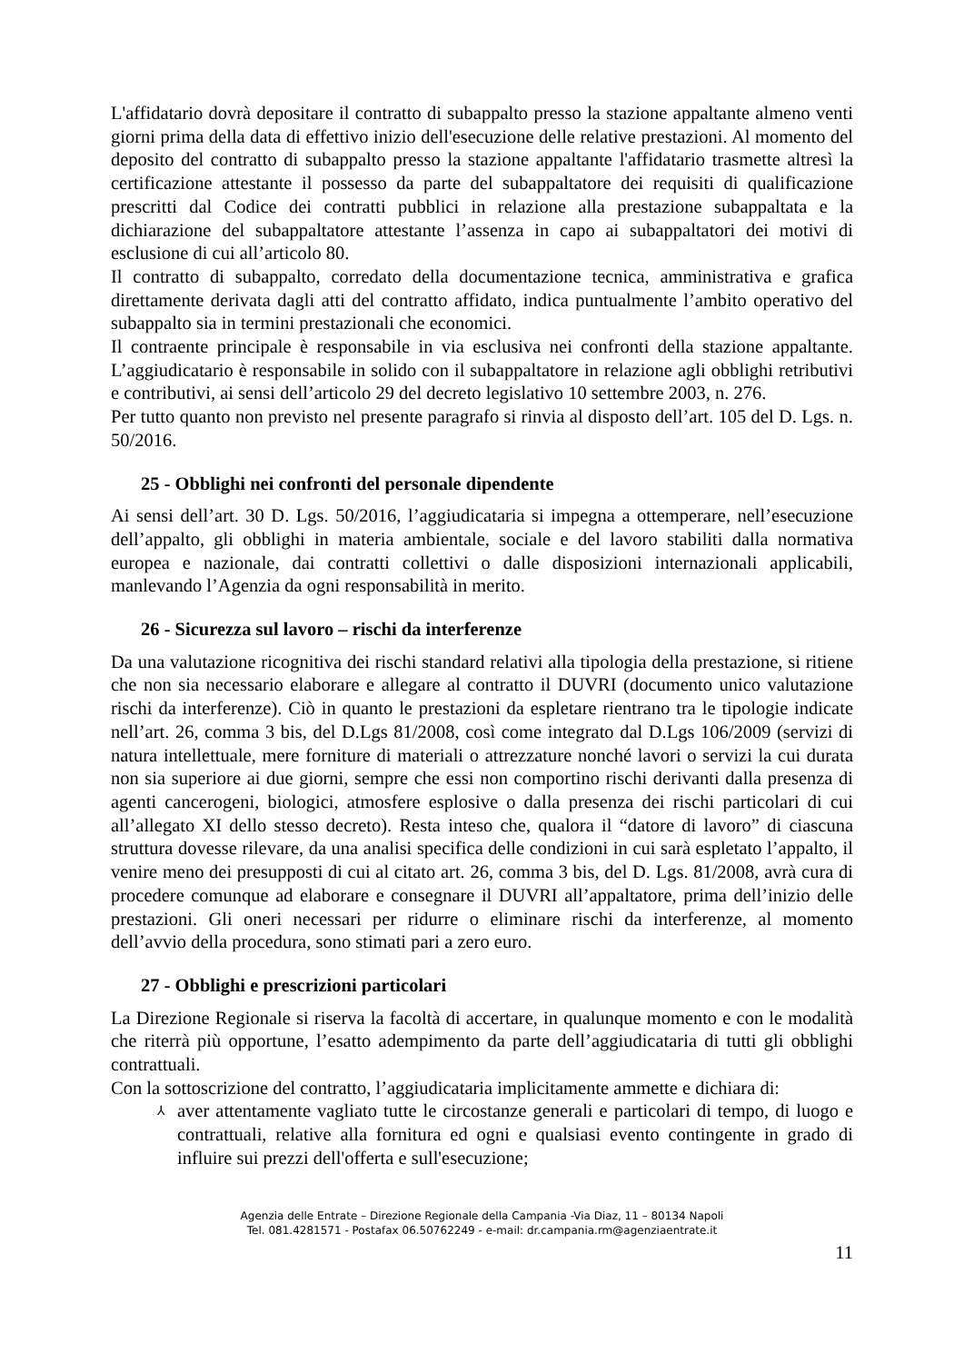L'affidatario dovrà depositare il contratto di subappalto presso la stazione appaltante almeno venti giorni prima della data di effettivo inizio dell'esecuzione delle relative prestazioni. Al momento del deposito del contratto di subappalto presso la stazione appaltante l'affidatario trasmette altresì la certificazione attestante il possesso da parte del subappaltatore dei requisiti di qualificazione prescritti dal Codice dei contratti pubblici in relazione alla prestazione subappaltata e la dichiarazione del subappaltatore attestante l’assenza in capo ai subappaltatori dei motivi di esclusione di cui all’articolo 80.
Il contratto di subappalto, corredato della documentazione tecnica, amministrativa e grafica direttamente derivata dagli atti del contratto affidato, indica puntualmente l’ambito operativo del subappalto sia in termini prestazionali che economici.
Il contraente principale è responsabile in via esclusiva nei confronti della stazione appaltante. L’aggiudicatario è responsabile in solido con il subappaltatore in relazione agli obblighi retributivi e contributivi, ai sensi dell’articolo 29 del decreto legislativo 10 settembre 2003, n. 276.
Per tutto quanto non previsto nel presente paragrafo si rinvia al disposto dell’art. 105 del D. Lgs. n. 50/2016.
25 - Obblighi nei confronti del personale dipendente
Ai sensi dell’art. 30 D. Lgs. 50/2016, l’aggiudicataria si impegna a ottemperare, nell’esecuzione dell’appalto, gli obblighi in materia ambientale, sociale e del lavoro stabiliti dalla normativa europea e nazionale, dai contratti collettivi o dalle disposizioni internazionali applicabili, manlevando l’Agenzia da ogni responsabilità in merito.
26 - Sicurezza sul lavoro – rischi da interferenze
Da una valutazione ricognitiva dei rischi standard relativi alla tipologia della prestazione, si ritiene che non sia necessario elaborare e allegare al contratto il DUVRI (documento unico valutazione rischi da interferenze). Ciò in quanto le prestazioni da espletare rientrano tra le tipologie indicate nell’art. 26, comma 3 bis, del D.Lgs 81/2008, così come integrato dal D.Lgs 106/2009 (servizi di natura intellettuale, mere forniture di materiali o attrezzature nonché lavori o servizi la cui durata non sia superiore ai due giorni, sempre che essi non comportino rischi derivanti dalla presenza di agenti cancerogeni, biologici, atmosfere esplosive o dalla presenza dei rischi particolari di cui all’allegato XI dello stesso decreto). Resta inteso che, qualora il “datore di lavoro” di ciascuna struttura dovesse rilevare, da una analisi specifica delle condizioni in cui sarà espletato l’appalto, il venire meno dei presupposti di cui al citato art. 26, comma 3 bis, del D. Lgs. 81/2008, avrà cura di procedere comunque ad elaborare e consegnare il DUVRI all’appaltatore, prima dell’inizio delle prestazioni. Gli oneri necessari per ridurre o eliminare rischi da interferenze, al momento dell’avvio della procedura, sono stimati pari a zero euro.
27 - Obblighi e prescrizioni particolari
La Direzione Regionale si riserva la facoltà di accertare, in qualunque momento e con le modalità che riterrà più opportune, l’esatto adempimento da parte dell’aggiudicataria di tutti gli obblighi contrattuali.
Con la sottoscrizione del contratto, l’aggiudicataria implicitamente ammette e dichiara di:
⅄ aver attentamente vagliato tutte le circostanze generali e particolari di tempo, di luogo e contrattuali, relative alla fornitura ed ogni e qualsiasi evento contingente in grado di influire sui prezzi dell'offerta e sull'esecuzione;
Agenzia delle Entrate – Direzione Regionale della Campania -Via Diaz, 11 – 80134 Napoli
Tel. 081.4281571 - Postafax 06.50762249 - e-mail: dr.campania.rm@agenziaentrate.it
11